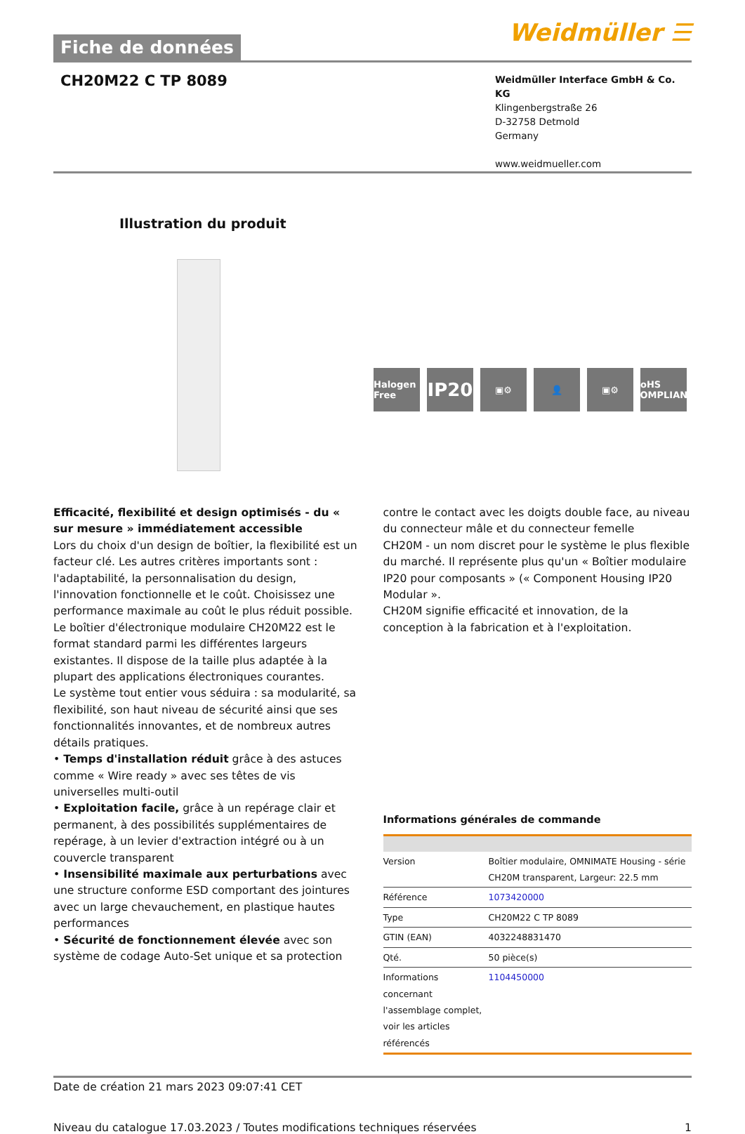Fiche de données
Weidmüller ☰
CH20M22 C TP 8089
Weidmüller Interface GmbH & Co. KG
Klingenbergstraße 26
D-32758 Detmold
Germany
www.weidmueller.com
Illustration du produit
Halogen Free
IP20
▣⚙ 👤 ▣⚙ RoHS COMPLIANT
Efficacité, flexibilité et design optimisés - du « sur mesure » immédiatement accessible
Lors du choix d'un design de boîtier, la flexibilité est un facteur clé. Les autres critères importants sont : l'adaptabilité, la personnalisation du design, l'innovation fonctionnelle et le coût. Choisissez une performance maximale au coût le plus réduit possible.
Le boîtier d'électronique modulaire CH20M22 est le format standard parmi les différentes largeurs existantes. Il dispose de la taille plus adaptée à la plupart des applications électroniques courantes.
Le système tout entier vous séduira : sa modularité, sa flexibilité, son haut niveau de sécurité ainsi que ses fonctionnalités innovantes, et de nombreux autres détails pratiques.
• Temps d'installation réduit grâce à des astuces comme « Wire ready » avec ses têtes de vis universelles multi-outil
• Exploitation facile, grâce à un repérage clair et permanent, à des possibilités supplémentaires de repérage, à un levier d'extraction intégré ou à un couvercle transparent
• Insensibilité maximale aux perturbations avec une structure conforme ESD comportant des jointures avec un large chevauchement, en plastique hautes performances
• Sécurité de fonctionnement élevée avec son système de codage Auto-Set unique et sa protection
contre le contact avec les doigts double face, au niveau du connecteur mâle et du connecteur femelle
CH20M - un nom discret pour le système le plus flexible du marché. Il représente plus qu'un « Boîtier modulaire IP20 pour composants » (« Component Housing IP20 Modular ».
CH20M signifie efficacité et innovation, de la conception à la fabrication et à l'exploitation.
Informations générales de commande
| Version | Boîtier modulaire, OMNIMATE Housing - série CH20M transparent, Largeur: 22.5 mm |
| Référence | 1073420000 |
| Type | CH20M22 C TP 8089 |
| GTIN (EAN) | 4032248831470 |
| Qté. | 50 pièce(s) |
| Informations concernant l'assemblage complet, voir les articles référencés | 1104450000 |
Date de création 21 mars 2023 09:07:41 CET
Niveau du catalogue 17.03.2023 / Toutes modifications techniques réservées 1